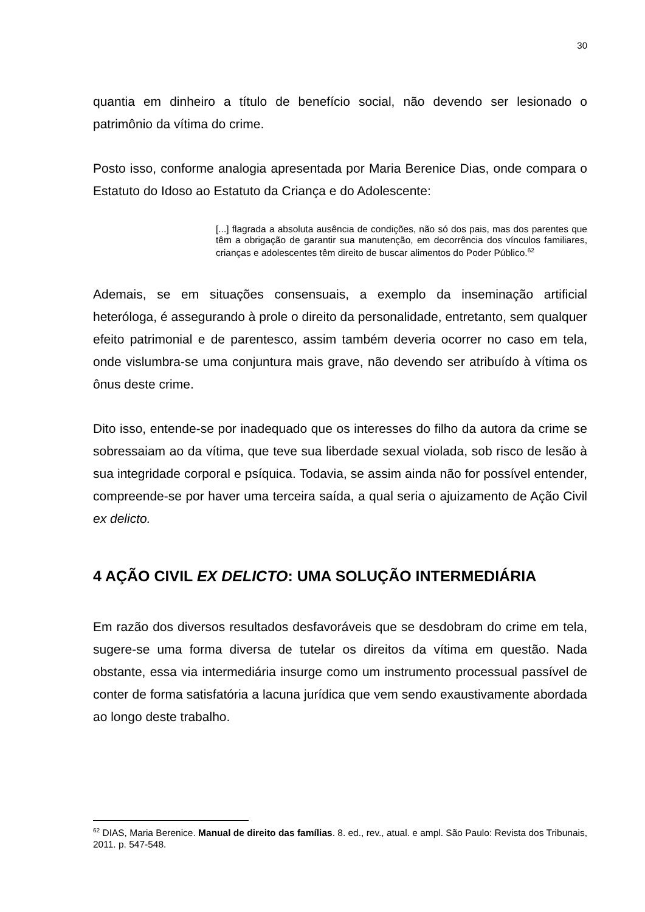30
quantia em dinheiro a título de benefício social, não devendo ser lesionado o patrimônio da vítima do crime.
Posto isso, conforme analogia apresentada por Maria Berenice Dias, onde compara o Estatuto do Idoso ao Estatuto da Criança e do Adolescente:
[...] flagrada a absoluta ausência de condições, não só dos pais, mas dos parentes que têm a obrigação de garantir sua manutenção, em decorrência dos vínculos familiares, crianças e adolescentes têm direito de buscar alimentos do Poder Público.<sup>62</sup>
Ademais, se em situações consensuais, a exemplo da inseminação artificial heteróloga, é assegurando à prole o direito da personalidade, entretanto, sem qualquer efeito patrimonial e de parentesco, assim também deveria ocorrer no caso em tela, onde vislumbra-se uma conjuntura mais grave, não devendo ser atribuído à vítima os ônus deste crime.
Dito isso, entende-se por inadequado que os interesses do filho da autora da crime se sobressaiam ao da vítima, que teve sua liberdade sexual violada, sob risco de lesão à sua integridade corporal e psíquica. Todavia, se assim ainda não for possível entender, compreende-se por haver uma terceira saída, a qual seria o ajuizamento de Ação Civil ex delicto.
4 AÇÃO CIVIL EX DELICTO: UMA SOLUÇÃO INTERMEDIÁRIA
Em razão dos diversos resultados desfavoráveis que se desdobram do crime em tela, sugere-se uma forma diversa de tutelar os direitos da vítima em questão. Nada obstante, essa via intermediária insurge como um instrumento processual passível de conter de forma satisfatória a lacuna jurídica que vem sendo exaustivamente abordada ao longo deste trabalho.
<sup>62</sup> DIAS, Maria Berenice. Manual de direito das famílias. 8. ed., rev., atual. e ampl. São Paulo: Revista dos Tribunais, 2011. p. 547-548.